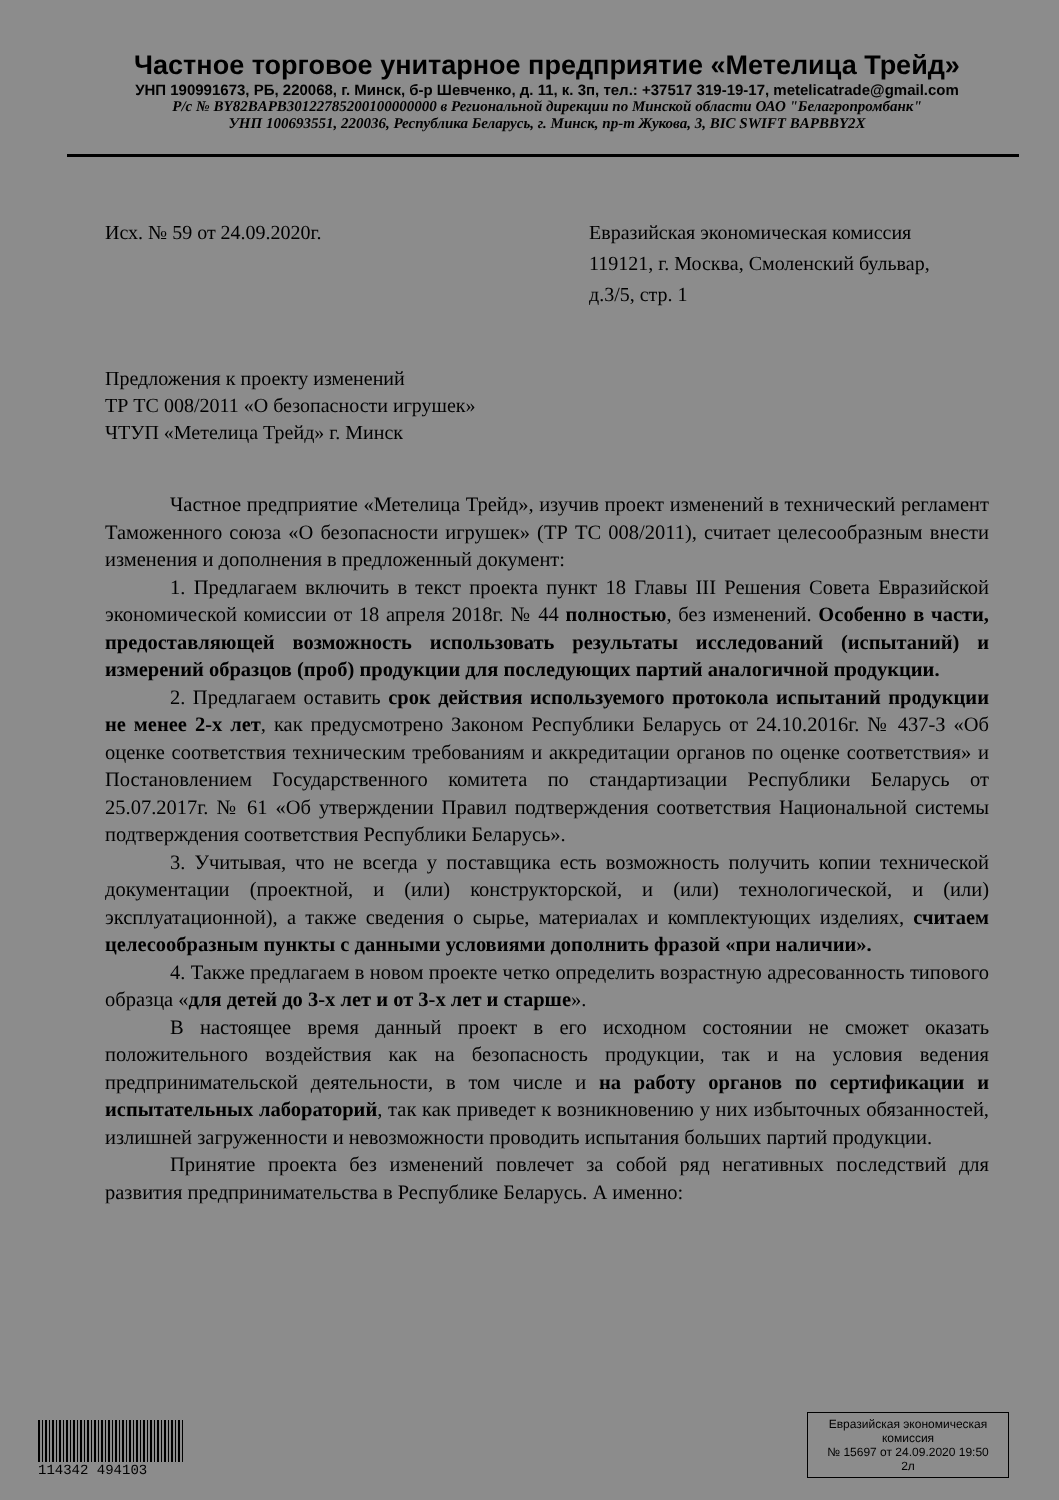Частное торговое унитарное предприятие «Метелица Трейд»
УНП 190991673, РБ, 220068, г. Минск, б-р Шевченко, д. 11, к. 3п, тел.: +37517 319-19-17, metelicatrade@gmail.com
Р/с № BY82BAPB30122785200100000000 в Региональной дирекции по Минской области ОАО "Белагропромбанк"
УНП 100693551, 220036, Республика Беларусь, г. Минск, пр-т Жукова, 3, BIC SWIFT BAPBBY2X
Исх. № 59 от 24.09.2020г. Евразийская экономическая комиссия
119121, г. Москва, Смоленский бульвар,
д.3/5, стр. 1
Предложения к проекту изменений
ТР ТС 008/2011 «О безопасности игрушек»
ЧТУП «Метелица Трейд» г. Минск
Частное предприятие «Метелица Трейд», изучив проект изменений в технический регламент Таможенного союза «О безопасности игрушек» (ТР ТС 008/2011), считает целесообразным внести изменения и дополнения в предложенный документ:
1. Предлагаем включить в текст проекта пункт 18 Главы III Решения Совета Евразийской экономической комиссии от 18 апреля 2018г. № 44 полностью, без изменений. Особенно в части, предоставляющей возможность использовать результаты исследований (испытаний) и измерений образцов (проб) продукции для последующих партий аналогичной продукции.
2. Предлагаем оставить срок действия используемого протокола испытаний продукции не менее 2-х лет, как предусмотрено Законом Республики Беларусь от 24.10.2016г. № 437-З «Об оценке соответствия техническим требованиям и аккредитации органов по оценке соответствия» и Постановлением Государственного комитета по стандартизации Республики Беларусь от 25.07.2017г. № 61 «Об утверждении Правил подтверждения соответствия Национальной системы подтверждения соответствия Республики Беларусь».
3. Учитывая, что не всегда у поставщика есть возможность получить копии технической документации (проектной, и (или) конструкторской, и (или) технологической, и (или) эксплуатационной), а также сведения о сырье, материалах и комплектующих изделиях, считаем целесообразным пункты с данными условиями дополнить фразой «при наличии».
4. Также предлагаем в новом проекте четко определить возрастную адресованность типового образца «для детей до 3-х лет и от 3-х лет и старше».
В настоящее время данный проект в его исходном состоянии не сможет оказать положительного воздействия как на безопасность продукции, так и на условия ведения предпринимательской деятельности, в том числе и на работу органов по сертификации и испытательных лабораторий, так как приведет к возникновению у них избыточных обязанностей, излишней загруженности и невозможности проводить испытания больших партий продукции.
Принятие проекта без изменений повлечет за собой ряд негативных последствий для развития предпринимательства в Республике Беларусь. А именно:
114342 494103
Евразийская экономическая комиссия
№ 15697 от 24.09.2020 19:50
2л